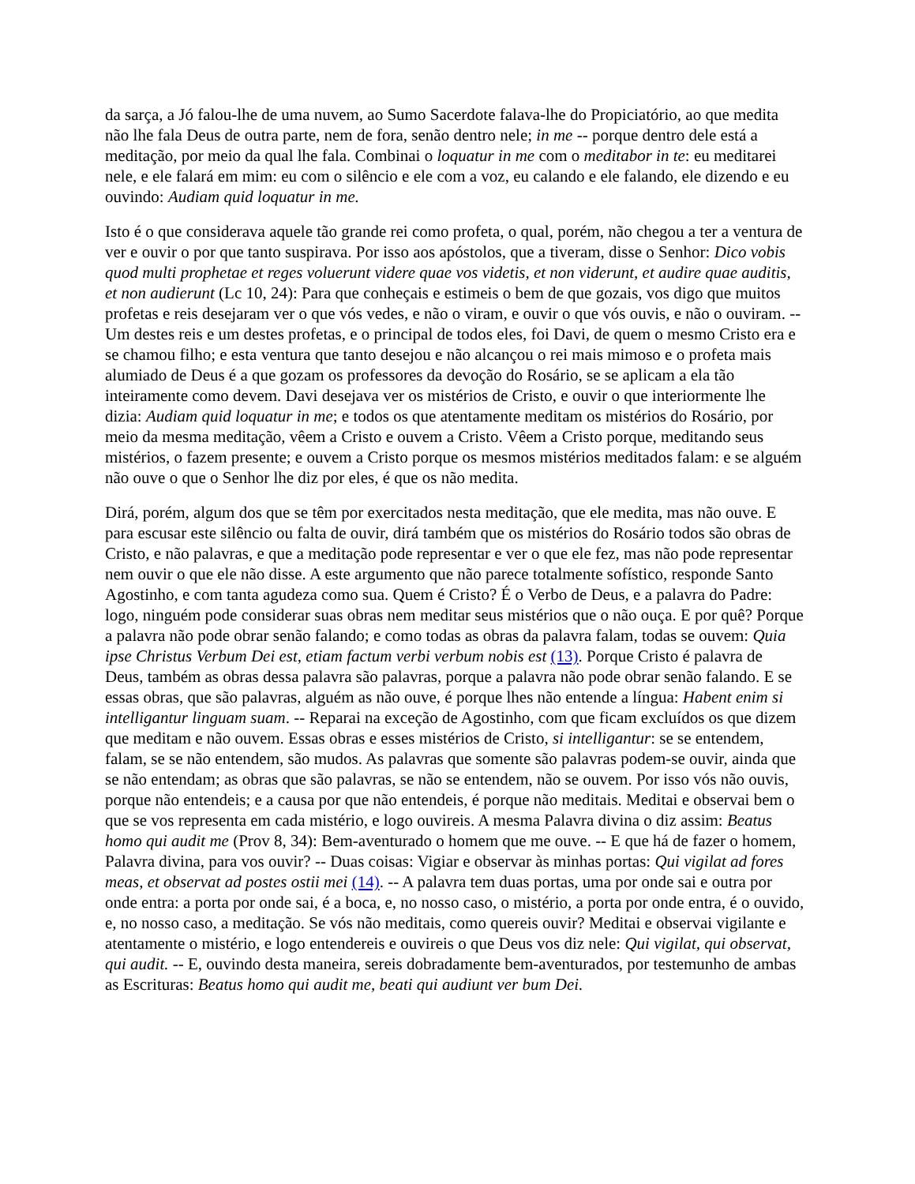da sarça, a Jó falou-lhe de uma nuvem, ao Sumo Sacerdote falava-lhe do Propiciatório, ao que medita não lhe fala Deus de outra parte, nem de fora, senão dentro nele; in me -- porque dentro dele está a meditação, por meio da qual lhe fala. Combinai o loquatur in me com o meditabor in te: eu meditarei nele, e ele falará em mim: eu com o silêncio e ele com a voz, eu calando e ele falando, ele dizendo e eu ouvindo: Audiam quid loquatur in me.
Isto é o que considerava aquele tão grande rei como profeta, o qual, porém, não chegou a ter a ventura de ver e ouvir o por que tanto suspirava. Por isso aos apóstolos, que a tiveram, disse o Senhor: Dico vobis quod multi prophetae et reges voluerunt videre quae vos videtis, et non viderunt, et audire quae auditis, et non audierunt (Lc 10, 24): Para que conheçais e estimeis o bem de que gozais, vos digo que muitos profetas e reis desejaram ver o que vós vedes, e não o viram, e ouvir o que vós ouvis, e não o ouviram. -- Um destes reis e um destes profetas, e o principal de todos eles, foi Davi, de quem o mesmo Cristo era e se chamou filho; e esta ventura que tanto desejou e não alcançou o rei mais mimoso e o profeta mais alumiado de Deus é a que gozam os professores da devoção do Rosário, se se aplicam a ela tão inteiramente como devem. Davi desejava ver os mistérios de Cristo, e ouvir o que interiormente lhe dizia: Audiam quid loquatur in me; e todos os que atentamente meditam os mistérios do Rosário, por meio da mesma meditação, vêem a Cristo e ouvem a Cristo. Vêem a Cristo porque, meditando seus mistérios, o fazem presente; e ouvem a Cristo porque os mesmos mistérios meditados falam: e se alguém não ouve o que o Senhor lhe diz por eles, é que os não medita.
Dirá, porém, algum dos que se têm por exercitados nesta meditação, que ele medita, mas não ouve. E para escusar este silêncio ou falta de ouvir, dirá também que os mistérios do Rosário todos são obras de Cristo, e não palavras, e que a meditação pode representar e ver o que ele fez, mas não pode representar nem ouvir o que ele não disse. A este argumento que não parece totalmente sofístico, responde Santo Agostinho, e com tanta agudeza como sua. Quem é Cristo? É o Verbo de Deus, e a palavra do Padre: logo, ninguém pode considerar suas obras nem meditar seus mistérios que o não ouça. E por quê? Porque a palavra não pode obrar senão falando; e como todas as obras da palavra falam, todas se ouvem: Quia ipse Christus Verbum Dei est, etiam factum verbi verbum nobis est (13). Porque Cristo é palavra de Deus, também as obras dessa palavra são palavras, porque a palavra não pode obrar senão falando. E se essas obras, que são palavras, alguém as não ouve, é porque lhes não entende a língua: Habent enim si intelligantur linguam suam. -- Reparai na exceção de Agostinho, com que ficam excluídos os que dizem que meditam e não ouvem. Essas obras e esses mistérios de Cristo, si intelligantur: se se entendem, falam, se se não entendem, são mudos. As palavras que somente são palavras podem-se ouvir, ainda que se não entendam; as obras que são palavras, se não se entendem, não se ouvem. Por isso vós não ouvis, porque não entendeis; e a causa por que não entendeis, é porque não meditais. Meditai e observai bem o que se vos representa em cada mistério, e logo ouvireis. A mesma Palavra divina o diz assim: Beatus homo qui audit me (Prov 8, 34): Bem-aventurado o homem que me ouve. -- E que há de fazer o homem, Palavra divina, para vos ouvir? -- Duas coisas: Vigiar e observar às minhas portas: Qui vigilat ad fores meas, et observat ad postes ostii mei (14). -- A palavra tem duas portas, uma por onde sai e outra por onde entra: a porta por onde sai, é a boca, e, no nosso caso, o mistério, a porta por onde entra, é o ouvido, e, no nosso caso, a meditação. Se vós não meditais, como quereis ouvir? Meditai e observai vigilante e atentamente o mistério, e logo entendereis e ouvireis o que Deus vos diz nele: Qui vigilat, qui observat, qui audit. -- E, ouvindo desta maneira, sereis dobradamente bem-aventurados, por testemunho de ambas as Escrituras: Beatus homo qui audit me, beati qui audiunt ver bum Dei.